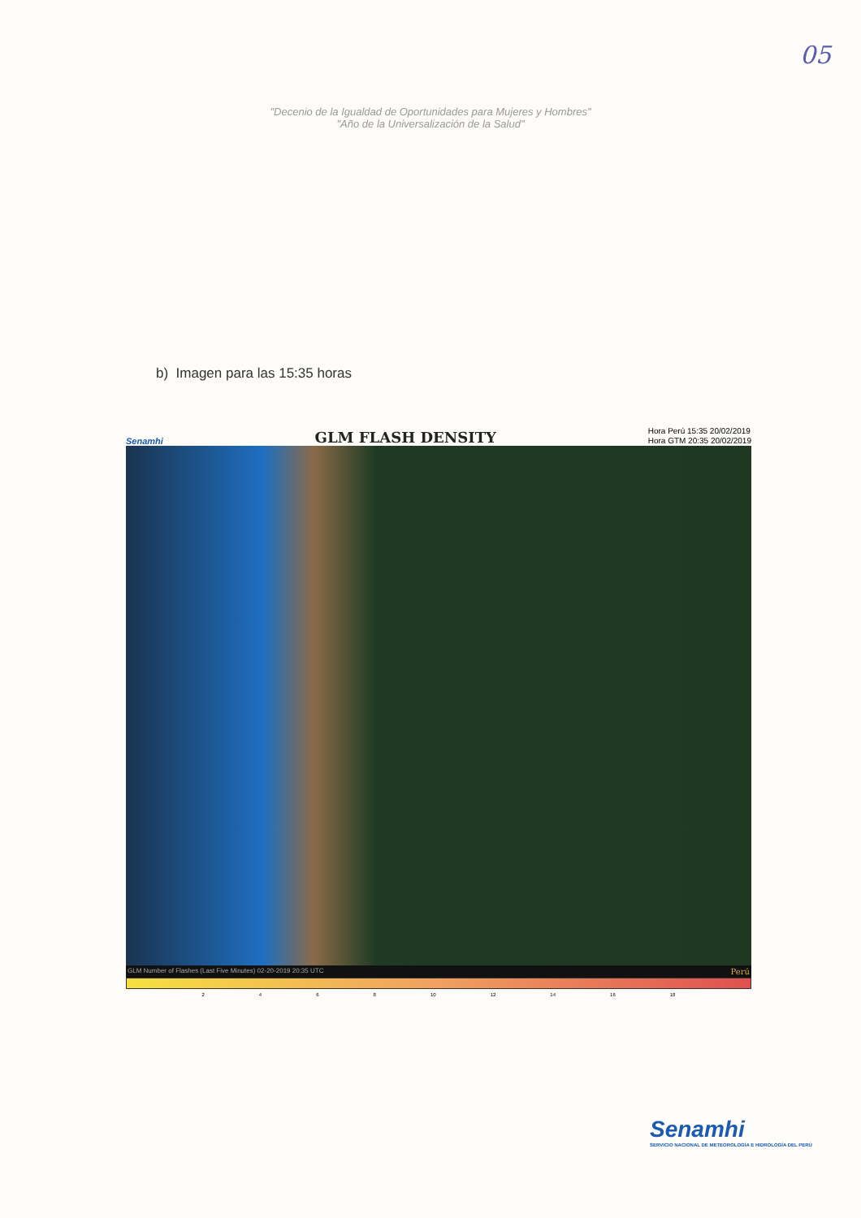05
"Decenio de la Igualdad de Oportunidades para Mujeres y Hombres"
"Año de la Universalización de la Salud"
b) Imagen para las 15:35 horas
Senamhi GLM FLASH DENSITY Hora Perú 15:35 20/02/2019
Hora GTM 20:35 20/02/2019
GLM Number of Flashes (Last Five Minutes) 02-20-2019 20:35 UTC Perú
2 4 6 8 10 12 14 16 18
Senamhi
SERVICIO NACIONAL DE METEOROLOGÍA E HIDROLOGÍA DEL PERÚ